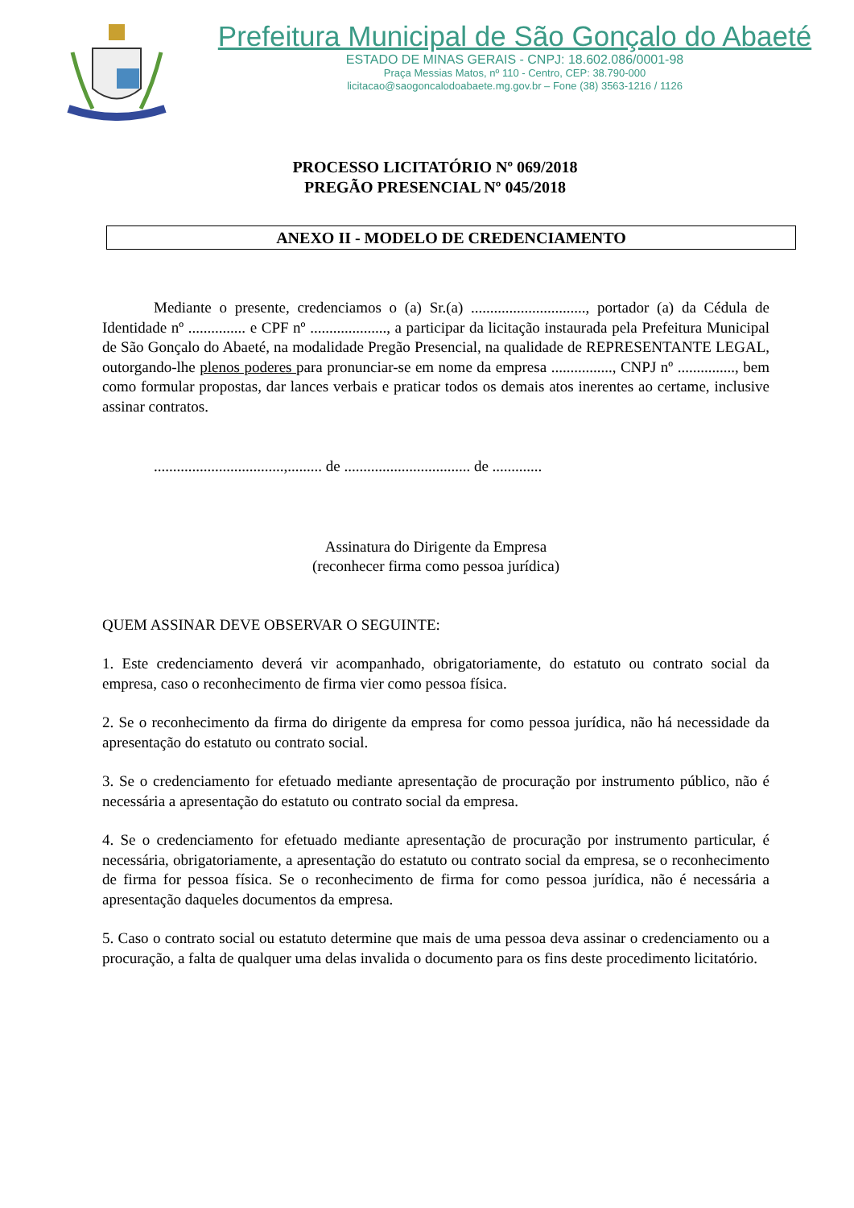Prefeitura Municipal de São Gonçalo do Abaeté
ESTADO DE MINAS GERAIS - CNPJ: 18.602.086/0001-98
Praça Messias Matos, nº 110 - Centro, CEP: 38.790-000
licitacao@saogoncalodoabaete.mg.gov.br – Fone (38) 3563-1216 / 1126
PROCESSO LICITATÓRIO Nº 069/2018
PREGÃO PRESENCIAL Nº 045/2018
ANEXO II - MODELO DE CREDENCIAMENTO
Mediante o presente, credenciamos o (a) Sr.(a) .............................., portador (a) da Cédula de Identidade nº ............... e CPF nº ...................., a participar da licitação instaurada pela Prefeitura Municipal de São Gonçalo do Abaeté, na modalidade Pregão Presencial, na qualidade de REPRESENTANTE LEGAL, outorgando-lhe plenos poderes para pronunciar-se em nome da empresa ................, CNPJ nº ..............., bem como formular propostas, dar lances verbais e praticar todos os demais atos inerentes ao certame, inclusive assinar contratos.
..................................,......... de ................................. de .............
Assinatura do Dirigente da Empresa
(reconhecer firma como pessoa jurídica)
QUEM ASSINAR DEVE OBSERVAR O SEGUINTE:
1. Este credenciamento deverá vir acompanhado, obrigatoriamente, do estatuto ou contrato social da empresa, caso o reconhecimento de firma vier como pessoa física.
2. Se o reconhecimento da firma do dirigente da empresa for como pessoa jurídica, não há necessidade da apresentação do estatuto ou contrato social.
3. Se o credenciamento for efetuado mediante apresentação de procuração por instrumento público, não é necessária a apresentação do estatuto ou contrato social da empresa.
4. Se o credenciamento for efetuado mediante apresentação de procuração por instrumento particular, é necessária, obrigatoriamente, a apresentação do estatuto ou contrato social da empresa, se o reconhecimento de firma for pessoa física. Se o reconhecimento de firma for como pessoa jurídica, não é necessária a apresentação daqueles documentos da empresa.
5. Caso o contrato social ou estatuto determine que mais de uma pessoa deva assinar o credenciamento ou a procuração, a falta de qualquer uma delas invalida o documento para os fins deste procedimento licitatório.